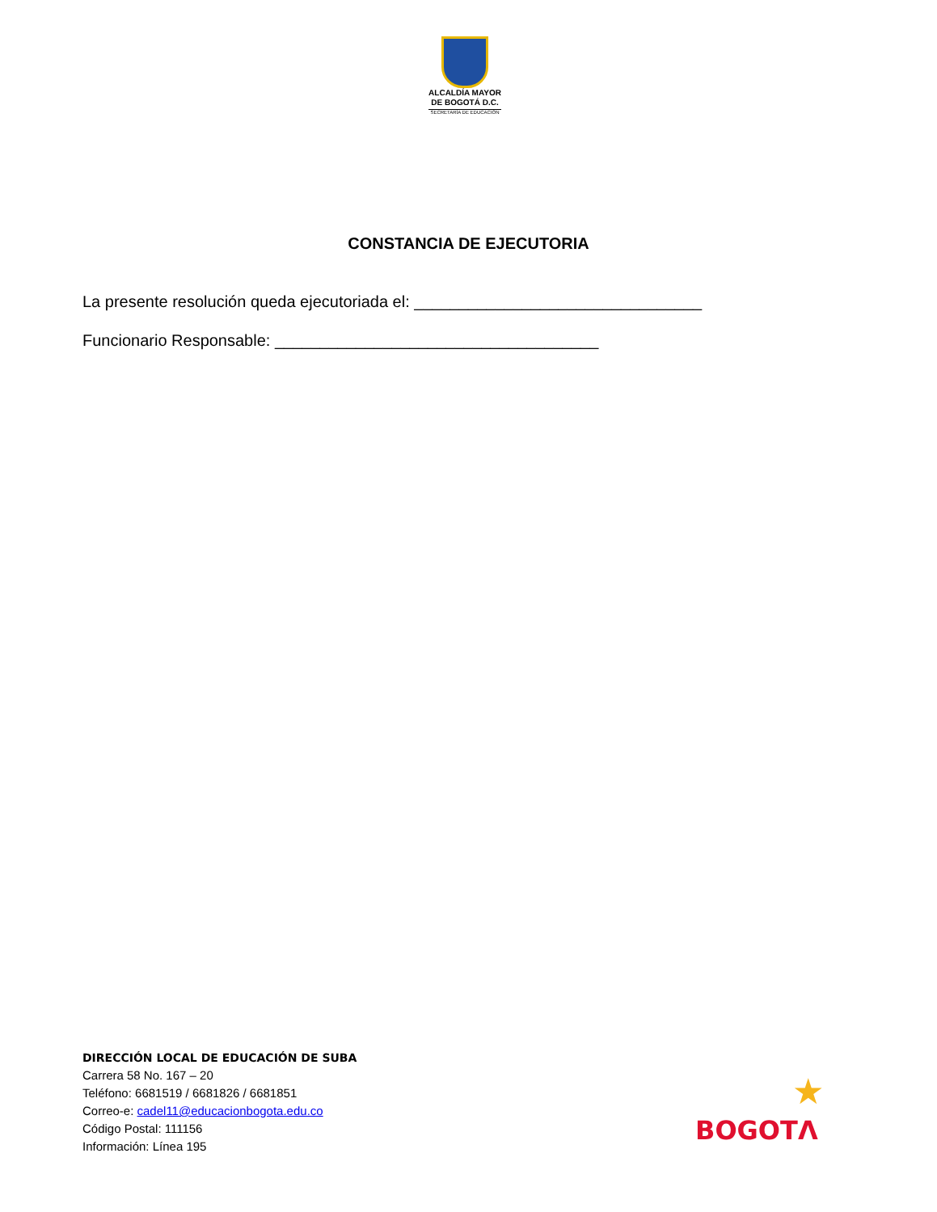ALCALDÍA MAYOR
DE BOGOTÁ D.C.
SECRETARÍA DE EDUCACIÓN
CONSTANCIA DE EJECUTORIA
La presente resolución queda ejecutoriada el: ________________________________
Funcionario Responsable: ____________________________________
DIRECCIÓN LOCAL DE EDUCACIÓN DE SUBA
Carrera 58 No. 167 – 20
Teléfono: 6681519 / 6681826 / 6681851
Correo-e: cadel11@educacionbogota.edu.co
Código Postal: 111156
Información: Línea 195
★
BOGOTΛ